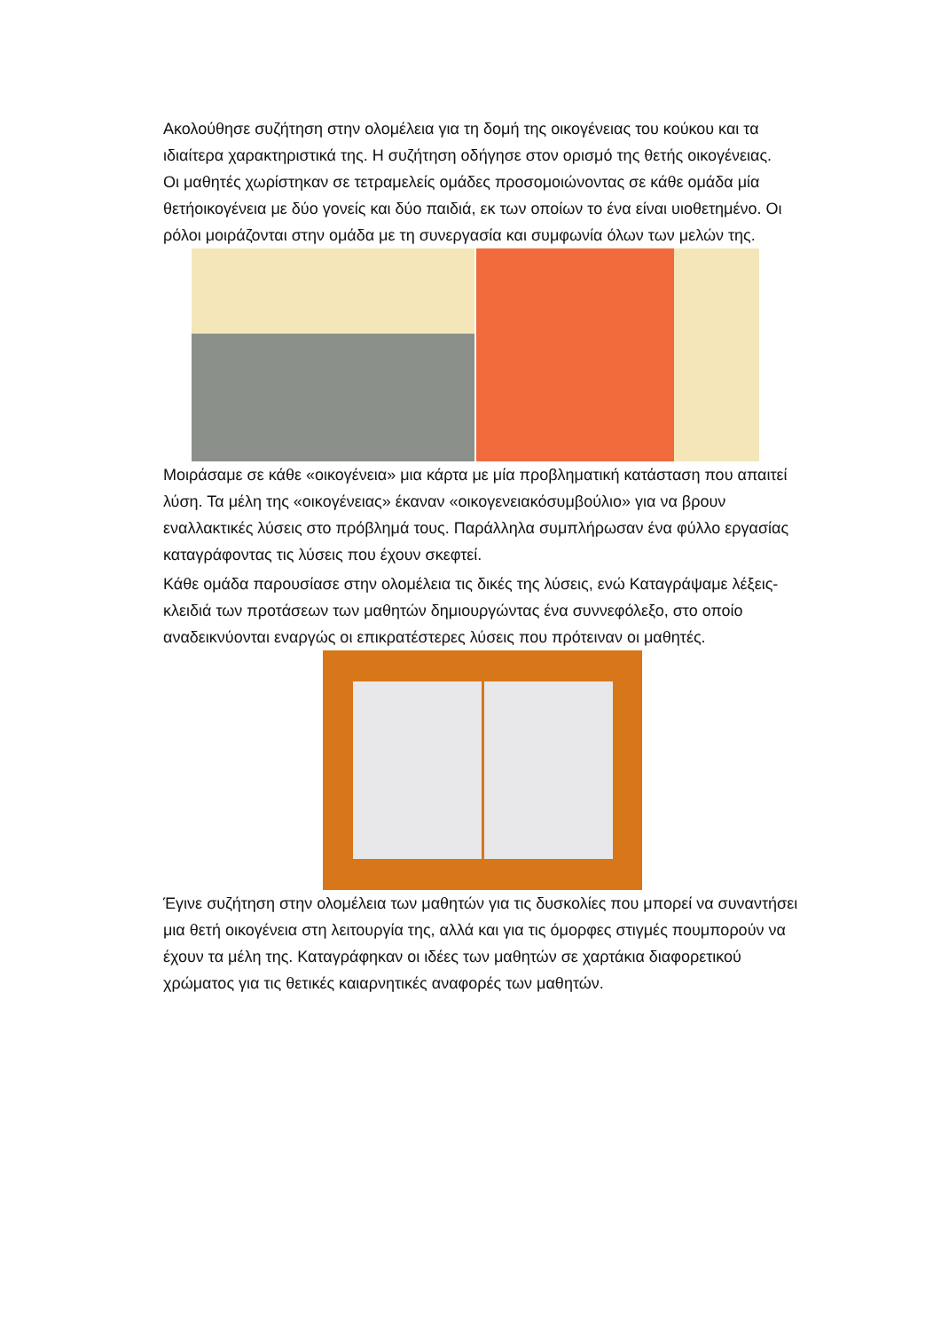Ακολούθησε συζήτηση στην ολομέλεια για τη δομή της οικογένειας του κούκου και τα ιδιαίτερα χαρακτηριστικά της. Η συζήτηση οδήγησε στον ορισμό της θετής οικογένειας.
Οι μαθητές χωρίστηκαν σε τετραμελείς ομάδες προσομοιώνοντας σε κάθε ομάδα μία θετήοικογένεια με δύο γονείς και δύο παιδιά, εκ των οποίων το ένα είναι υιοθετημένο. Οι ρόλοι μοιράζονται στην ομάδα με τη συνεργασία και συμφωνία όλων των μελών της.
Μοιράσαμε σε κάθε «οικογένεια» μια κάρτα με μία προβληματική κατάσταση που απαιτεί λύση. Τα μέλη της «οικογένειας» έκαναν «οικογενειακόσυμβούλιο» για να βρουν εναλλακτικές λύσεις στο πρόβλημά τους. Παράλληλα συμπλήρωσαν ένα φύλλο εργασίας καταγράφοντας τις λύσεις που έχουν σκεφτεί.
Κάθε ομάδα παρουσίασε στην ολομέλεια τις δικές της λύσεις, ενώ Καταγράψαμε λέξεις-κλειδιά των προτάσεων των μαθητών δημιουργώντας ένα συννεφόλεξο, στο οποίο αναδεικνύονται εναργώς οι επικρατέστερες λύσεις που πρότειναν οι μαθητές.
Έγινε συζήτηση στην ολομέλεια των μαθητών για τις δυσκολίες που μπορεί να συναντήσει μια θετή οικογένεια στη λειτουργία της, αλλά και για τις όμορφες στιγμές πουμπορούν να έχουν τα μέλη της. Καταγράφηκαν οι ιδέες των μαθητών σε χαρτάκια διαφορετικού χρώματος για τις θετικές καιαρνητικές αναφορές των μαθητών.